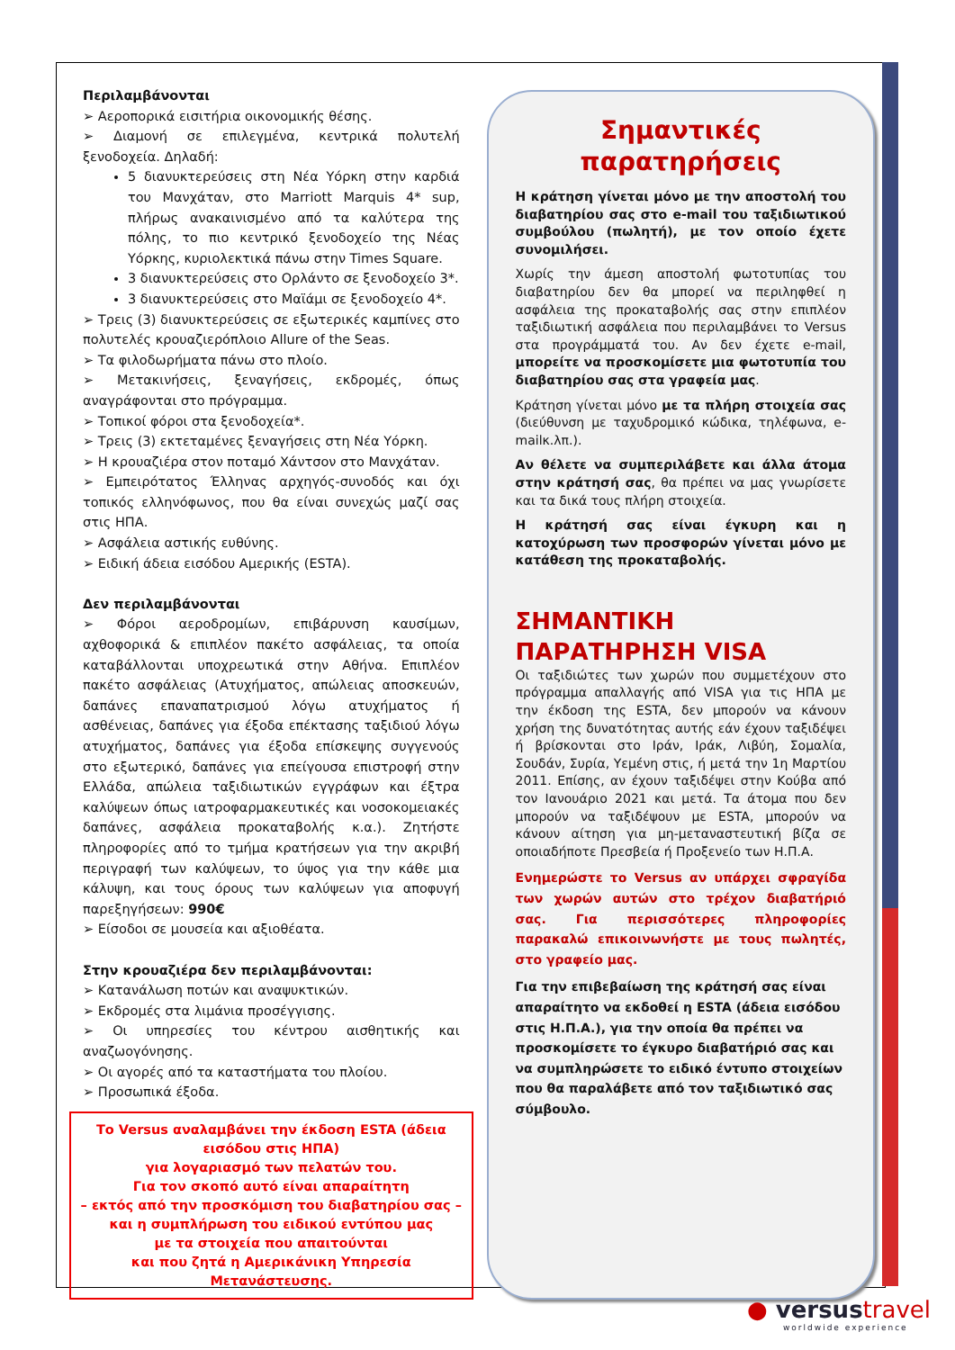Περιλαμβάνονται
➢ Αεροπορικά εισιτήρια οικονομικής θέσης.
➢ Διαμονή σε επιλεγμένα, κεντρικά πολυτελή ξενοδοχεία. Δηλαδή:
5 διανυκτερεύσεις στη Νέα Υόρκη στην καρδιά του Μανχάταν, στο Marriott Marquis 4* sup, πλήρως ανακαινισμένο από τα καλύτερα της πόλης, το πιο κεντρικό ξενοδοχείο της Νέας Υόρκης, κυριολεκτικά πάνω στην Times Square.
3 διανυκτερεύσεις στο Ορλάντο σε ξενοδοχείο 3*.
3 διανυκτερεύσεις στο Μαϊάμι σε ξενοδοχείο 4*.
➢ Τρεις (3) διανυκτερεύσεις σε εξωτερικές καμπίνες στο πολυτελές κρουαζιερόπλοιο Allure of the Seas.
➢ Τα φιλοδωρήματα πάνω στο πλοίο.
➢ Μετακινήσεις, ξεναγήσεις, εκδρομές, όπως αναγράφονται στο πρόγραμμα.
➢ Τοπικοί φόροι στα ξενοδοχεία*.
➢ Τρεις (3) εκτεταμένες ξεναγήσεις στη Νέα Υόρκη.
➢ Η κρουαζιέρα στον ποταμό Χάντσον στο Μανχάταν.
➢ Εμπειρότατος Έλληνας αρχηγός-συνοδός και όχι τοπικός ελληνόφωνος, που θα είναι συνεχώς μαζί σας στις ΗΠΑ.
➢ Ασφάλεια αστικής ευθύνης.
➢ Ειδική άδεια εισόδου Αμερικής (ESTA).
Δεν περιλαμβάνονται
➢ Φόροι αεροδρομίων, επιβάρυνση καυσίμων, αχθοφορικά & επιπλέον πακέτο ασφάλειας, τα οποία καταβάλλονται υποχρεωτικά στην Αθήνα. Επιπλέον πακέτο ασφάλειας (Ατυχήματος, απώλειας αποσκευών, δαπάνες επαναπατρισμού λόγω ατυχήματος ή ασθένειας, δαπάνες για έξοδα επέκτασης ταξιδιού λόγω ατυχήματος, δαπάνες για έξοδα επίσκεψης συγγενούς στο εξωτερικό, δαπάνες για επείγουσα επιστροφή στην Ελλάδα, απώλεια ταξιδιωτικών εγγράφων και έξτρα καλύψεων όπως ιατροφαρμακευτικές και νοσοκομειακές δαπάνες, ασφάλεια προκαταβολής κ.α.). Ζητήστε πληροφορίες από το τμήμα κρατήσεων για την ακριβή περιγραφή των καλύψεων, το ύψος για την κάθε μια κάλυψη, και τους όρους των καλύψεων για αποφυγή παρεξηγήσεων: 990€
➢ Είσοδοι σε μουσεία και αξιοθέατα.
Στην κρουαζιέρα δεν περιλαμβάνονται:
➢ Κατανάλωση ποτών και αναψυκτικών.
➢ Εκδρομές στα λιμάνια προσέγγισης.
➢ Οι υπηρεσίες του κέντρου αισθητικής και αναζωογόνησης.
➢ Οι αγορές από τα καταστήματα του πλοίου.
➢ Προσωπικά έξοδα.
Το Versus αναλαμβάνει την έκδοση ESTA (άδεια εισόδου στις ΗΠΑ)
για λογαριασμό των πελατών του.
Για τον σκοπό αυτό είναι απαραίτητη
– εκτός από την προσκόμιση του διαβατηρίου σας –
και η συμπλήρωση του ειδικού εντύπου μας
με τα στοιχεία που απαιτούνται
και που ζητά η Αμερικάνικη Υπηρεσία Μετανάστευσης.
Σημαντικές παρατηρήσεις
Η κράτηση γίνεται μόνο με την αποστολή του διαβατηρίου σας στο e-mail του ταξιδιωτικού συμβούλου (πωλητή), με τον οποίο έχετε συνομιλήσει.
Χωρίς την άμεση αποστολή φωτοτυπίας του διαβατηρίου δεν θα μπορεί να περιληφθεί η ασφάλεια της προκαταβολής σας στην επιπλέον ταξιδιωτική ασφάλεια που περιλαμβάνει το Versus στα προγράμματά του. Αν δεν έχετε e-mail, μπορείτε να προσκομίσετε μια φωτοτυπία του διαβατηρίου σας στα γραφεία μας.
Κράτηση γίνεται μόνο με τα πλήρη στοιχεία σας (διεύθυνση με ταχυδρομικό κώδικα, τηλέφωνα, e-mailκ.λπ.).
Αν θέλετε να συμπεριλάβετε και άλλα άτομα στην κράτησή σας, θα πρέπει να μας γνωρίσετε και τα δικά τους πλήρη στοιχεία.
Η κράτησή σας είναι έγκυρη και η κατοχύρωση των προσφορών γίνεται μόνο με κατάθεση της προκαταβολής.
ΣΗΜΑΝΤΙΚΗ ΠΑΡΑΤΗΡΗΣΗ VISA
Οι ταξιδιώτες των χωρών που συμμετέχουν στο πρόγραμμα απαλλαγής από VISA για τις ΗΠΑ με την έκδοση της ESTA, δεν μπορούν να κάνουν χρήση της δυνατότητας αυτής εάν έχουν ταξιδέψει ή βρίσκονται στο Ιράν, Ιράκ, Λιβύη, Σομαλία, Σουδάν, Συρία, Υεμένη στις, ή μετά την 1η Μαρτίου 2011. Επίσης, αν έχουν ταξιδέψει στην Κούβα από τον Ιανουάριο 2021 και μετά. Τα άτομα που δεν μπορούν να ταξιδέψουν με ESTA, μπορούν να κάνουν αίτηση για μη-μεταναστευτική βίζα σε οποιαδήποτε Πρεσβεία ή Προξενείο των Η.Π.Α.
Ενημερώστε το Versus αν υπάρχει σφραγίδα των χωρών αυτών στο τρέχον διαβατήριό σας. Για περισσότερες πληροφορίες παρακαλώ επικοινωνήστε με τους πωλητές, στο γραφείο μας.
Για την επιβεβαίωση της κράτησή σας είναι απαραίτητο να εκδοθεί η ESTA (άδεια εισόδου στις Η.Π.Α.), για την οποία θα πρέπει να προσκομίσετε το έγκυρο διαβατήριό σας και να συμπληρώσετε το ειδικό έντυπο στοιχείων που θα παραλάβετε από τον ταξιδιωτικό σας σύμβουλο.
● versustravel
worldwide experience